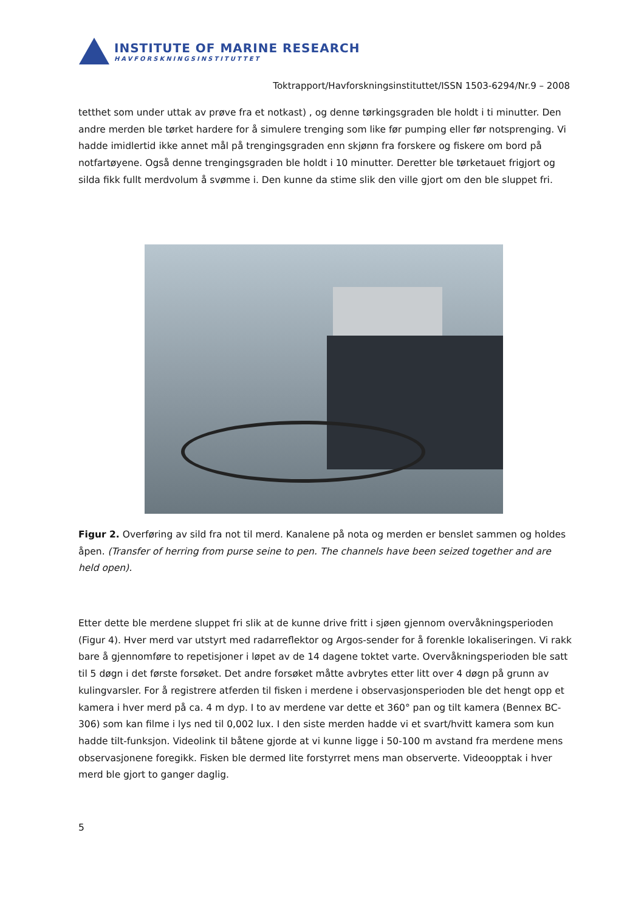INSTITUTE OF MARINE RESEARCH
HAVFORSKNINGSINSTITUTTET
Toktrapport/Havforskningsinstituttet/ISSN 1503-6294/Nr.9 – 2008
tetthet som under uttak av prøve fra et notkast) , og denne tørkingsgraden ble holdt i ti minutter. Den andre merden ble tørket hardere for å simulere trenging som like før pumping eller før notsprenging. Vi hadde imidlertid ikke annet mål på trengingsgraden enn skjønn fra forskere og fiskere om bord på notfartøyene. Også denne trengingsgraden ble holdt i 10 minutter. Deretter ble tørketauet frigjort og silda fikk fullt merdvolum å svømme i. Den kunne da stime slik den ville gjort om den ble sluppet fri.
Figur 2. Overføring av sild fra not til merd. Kanalene på nota og merden er benslet sammen og holdes åpen. (Transfer of herring from purse seine to pen. The channels have been seized together and are held open).
Etter dette ble merdene sluppet fri slik at de kunne drive fritt i sjøen gjennom overvåkningsperioden (Figur 4). Hver merd var utstyrt med radarreflektor og Argos-sender for å forenkle lokaliseringen. Vi rakk bare å gjennomføre to repetisjoner i løpet av de 14 dagene toktet varte. Overvåkningsperioden ble satt til 5 døgn i det første forsøket. Det andre forsøket måtte avbrytes etter litt over 4 døgn på grunn av kulingvarsler. For å registrere atferden til fisken i merdene i observasjonsperioden ble det hengt opp et kamera i hver merd på ca. 4 m dyp. I to av merdene var dette et 360° pan og tilt kamera (Bennex BC-306) som kan filme i lys ned til 0,002 lux. I den siste merden hadde vi et svart/hvitt kamera som kun hadde tilt-funksjon. Videolink til båtene gjorde at vi kunne ligge i 50-100 m avstand fra merdene mens observasjonene foregikk. Fisken ble dermed lite forstyrret mens man observerte. Videoopptak i hver merd ble gjort to ganger daglig.
5